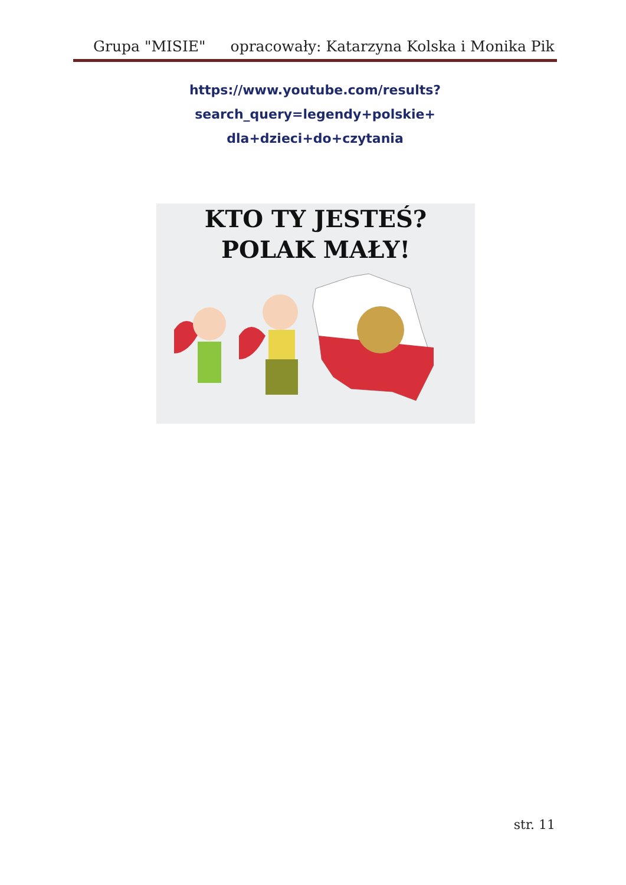Grupa "MISIE" opracowały: Katarzyna Kolska i Monika Pik
https://www.youtube.com/results?search_query=legendy+polskie+
dla+dzieci+do+czytania
KTO TY JESTEŚ?
POLAK MAŁY!
str. 11